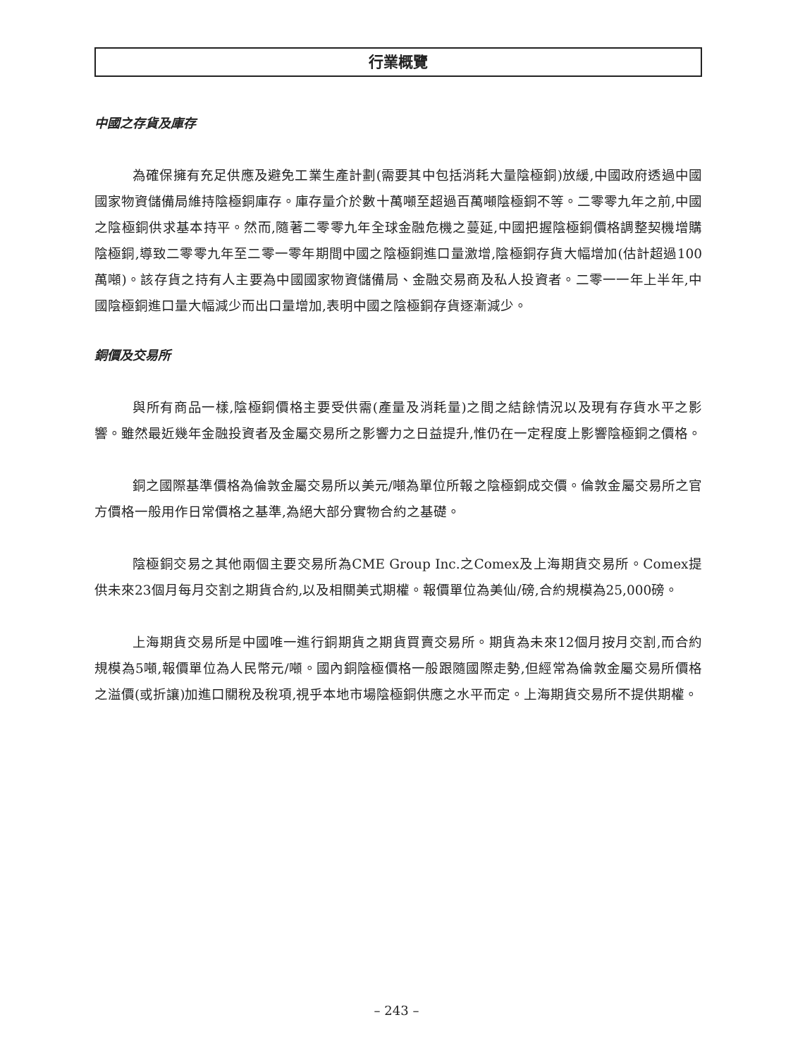行業概覽
中國之存貨及庫存
為確保擁有充足供應及避免工業生產計劃(需要其中包括消耗大量陰極銅)放緩,中國政府透過中國國家物資儲備局維持陰極銅庫存。庫存量介於數十萬噸至超過百萬噸陰極銅不等。二零零九年之前,中國之陰極銅供求基本持平。然而,隨著二零零九年全球金融危機之蔓延,中國把握陰極銅價格調整契機增購陰極銅,導致二零零九年至二零一零年期間中國之陰極銅進口量激增,陰極銅存貨大幅增加(估計超過100萬噸)。該存貨之持有人主要為中國國家物資儲備局、金融交易商及私人投資者。二零一一年上半年,中國陰極銅進口量大幅減少而出口量增加,表明中國之陰極銅存貨逐漸減少。
銅價及交易所
與所有商品一樣,陰極銅價格主要受供需(產量及消耗量)之間之結餘情況以及現有存貨水平之影響。雖然最近幾年金融投資者及金屬交易所之影響力之日益提升,惟仍在一定程度上影響陰極銅之價格。
銅之國際基準價格為倫敦金屬交易所以美元/噸為單位所報之陰極銅成交價。倫敦金屬交易所之官方價格一般用作日常價格之基準,為絕大部分實物合約之基礎。
陰極銅交易之其他兩個主要交易所為CME Group Inc.之Comex及上海期貨交易所。Comex提供未來23個月每月交割之期貨合約,以及相關美式期權。報價單位為美仙/磅,合約規模為25,000磅。
上海期貨交易所是中國唯一進行銅期貨之期貨買賣交易所。期貨為未來12個月按月交割,而合約規模為5噸,報價單位為人民幣元/噸。國內銅陰極價格一般跟隨國際走勢,但經常為倫敦金屬交易所價格之溢價(或折讓)加進口關稅及稅項,視乎本地市場陰極銅供應之水平而定。上海期貨交易所不提供期權。
– 243 –